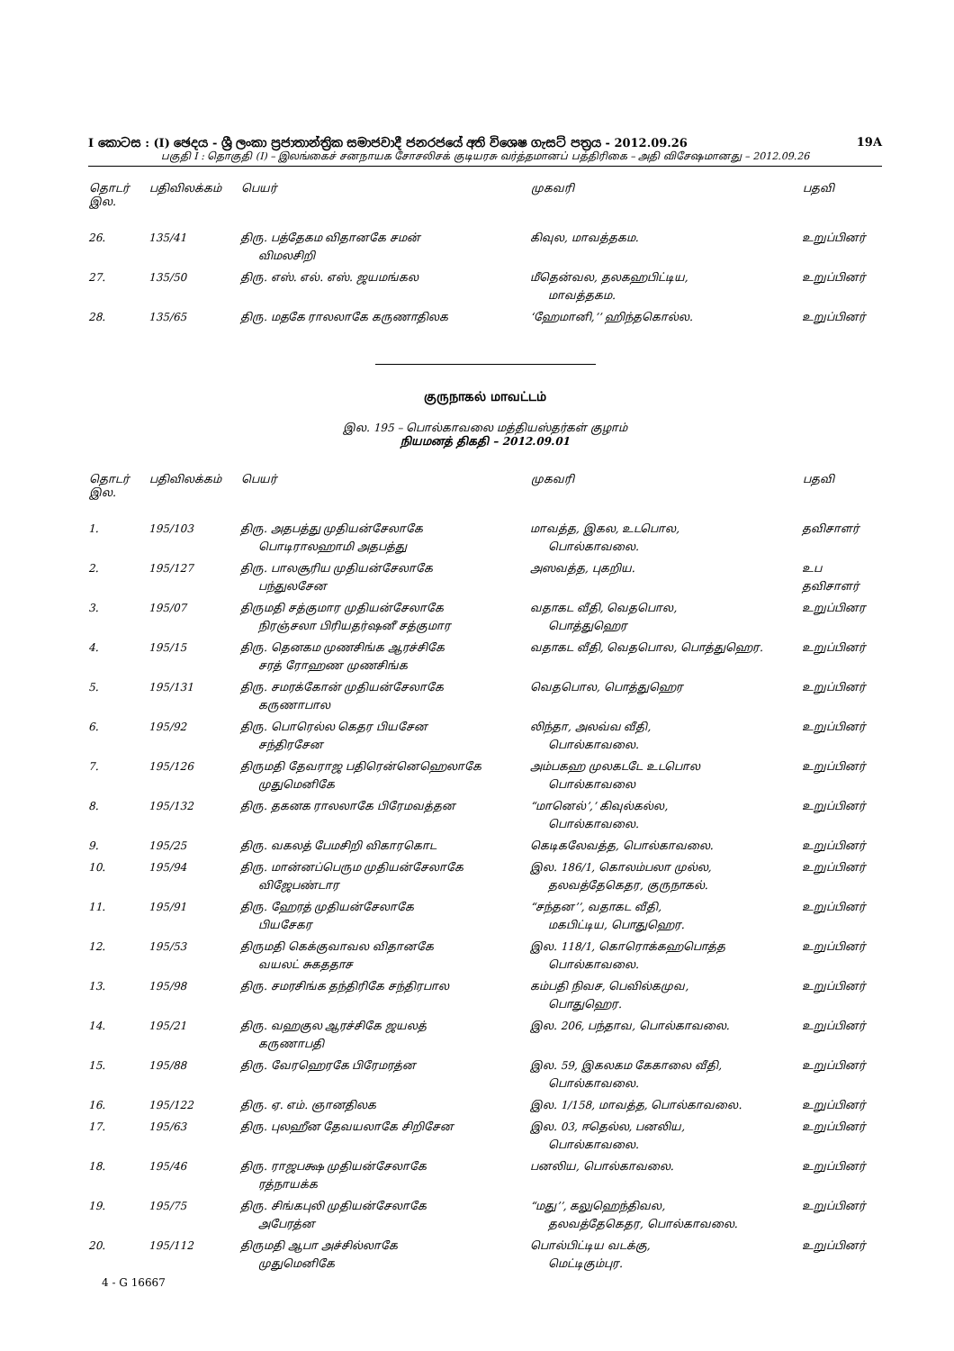I කොටස : (I) ඡෙදය - ශ්‍රී ලංකා ප්‍රජාතාන්ත්‍රික සමාජවාදී ජනරජයේ අති විශෙෂ ගැසට් පත්‍රය - 2012.09.26 19A
பகுதி I : தொகுதி (I) – இலங்கைச் சனநாயக சோசலிசக் குடியரசு வர்த்தமானப் பத்திரிகை – அதி விசேஷமானது – 2012.09.26
| தொடர் இல. | பதிவிலக்கம் | பெயர் | முகவரி | பதவி |
| --- | --- | --- | --- | --- |
| 26. | 135/41 | திரு. பத்தேகம விதானகே சமன் விமலசிறி | கிவுல, மாவத்தகம. | உறுப்பினர் |
| 27. | 135/50 | திரு. எஸ். எல். எஸ். ஜயமங்கல | மீதென்வல, தலகஹபிட்டிய, மாவத்தகம. | உறுப்பினர் |
| 28. | 135/65 | திரு. மதகே ராலலாகே கருணாதிலக | ‘ஹேமானி,’’ ஹிந்தகொல்ல. | உறுப்பினர் |
குருநாகல் மாவட்டம்
இல. 195 – பொல்காவலை மத்தியஸ்தர்கள் குழாம்
நியமனத் திகதி – 2012.09.01
| தொடர் இல. | பதிவிலக்கம் | பெயர் | முகவரி | பதவி |
| --- | --- | --- | --- | --- |
| 1. | 195/103 | திரு. அதபத்து முதியன்சேலாகே பொடிராலஹாமி அதபத்து | மாவத்த, இகல, உடபொல, பொல்காவலை. | தவிசாளர் |
| 2. | 195/127 | திரு. பாலசூரிய முதியன்சேலாகே பந்துலசேன | அஸவத்த, புகறிய. | உப தவிசாளர் |
| 3. | 195/07 | திருமதி சத்குமார முதியன்சேலாகே நிரஞ்சலா பிரியதர்ஷனீ சத்குமார | வதாகட வீதி, வெதபொல, பொத்துஹெர | உறுப்பினர |
| 4. | 195/15 | திரு. தெனகம முணசிங்க ஆரச்சிகே சரத் ரோஹண முணசிங்க | வதாகட வீதி, வெதபொல, பொத்துஹெர. | உறுப்பினர் |
| 5. | 195/131 | திரு. சமரக்கோன் முதியன்சேலாகே கருணாபால | வெதபொல, பொத்துஹெர | உறுப்பினர் |
| 6. | 195/92 | திரு. பொரெல்ல கெதர பியசேன சந்திரசேன | லிந்தா, அலவ்வ வீதி, பொல்காவலை. | உறுப்பினர் |
| 7. | 195/126 | திருமதி தேவராஜ பதிரென்னெஹெலாகே முதுமெனிகே | அம்பகஹ முலகடடே உடபொல பொல்காவலை | உறுப்பினர் |
| 8. | 195/132 | திரு. தகனக ராலலாகே பிரேமவத்தன | “மானெல்’,’ கிவுல்கல்ல, பொல்காவலை. | உறுப்பினர் |
| 9. | 195/25 | திரு. வகலத் பேமசிறி விகாரகொட | கெடிகலேவத்த, பொல்காவலை. | உறுப்பினர் |
| 10. | 195/94 | திரு. மான்னப்பெரும முதியன்சேலாகே விஜேபண்டார | இல. 186/1, கொலம்பலா முல்ல, தலவத்தேகெதர, குருநாகல். | உறுப்பினர் |
| 11. | 195/91 | திரு. ஹேரத் முதியன்சேலாகே பியசேகர | “சந்தன’’, வதாகட வீதி, மகபிட்டிய, பொதுஹெர. | உறுப்பினர் |
| 12. | 195/53 | திருமதி கெக்குவாவல விதானகே வயலட் சுகததாச | இல. 118/1, கொரொக்கஹபொத்த பொல்காவலை. | உறுப்பினர் |
| 13. | 195/98 | திரு. சமரசிங்க தந்திரிகே சந்திரபால | கம்பதி நிவச, பெவில்கமுவ, பொதுஹெர. | உறுப்பினர் |
| 14. | 195/21 | திரு. வஹகுல ஆரச்சிகே ஜயலத் கருணாபதி | இல. 206, பந்தாவ, பொல்காவலை. | உறுப்பினர் |
| 15. | 195/88 | திரு. வேரஹெரகே பிரேமரத்ன | இல. 59, இகலகம கேகாலை வீதி, பொல்காவலை. | உறுப்பினர் |
| 16. | 195/122 | திரு. ஏ. எம். ஞானதிலக | இல. 1/158, மாவத்த, பொல்காவலை. | உறுப்பினர் |
| 17. | 195/63 | திரு. புலஹீன தேவயலாகே சிறிசேன | இல. 03, ஈதெல்ல, பனலிய, பொல்காவலை. | உறுப்பினர் |
| 18. | 195/46 | திரு. ராஜபக்ஷ முதியன்சேலாகே ரத்நாயக்க | பனலிய, பொல்காவலை. | உறுப்பினர் |
| 19. | 195/75 | திரு. சிங்கபுலி முதியன்சேலாகே அபேரத்ன | “மது’’, கலுஹெந்திவல, தலவத்தேகெதர, பொல்காவலை. | உறுப்பினர் |
| 20. | 195/112 | திருமதி ஆபா அச்சில்லாகே முதுமெனிகே | பொல்பிட்டிய வடக்கு, மெட்டிகும்புர. | உறுப்பினர் |
4 - G 16667